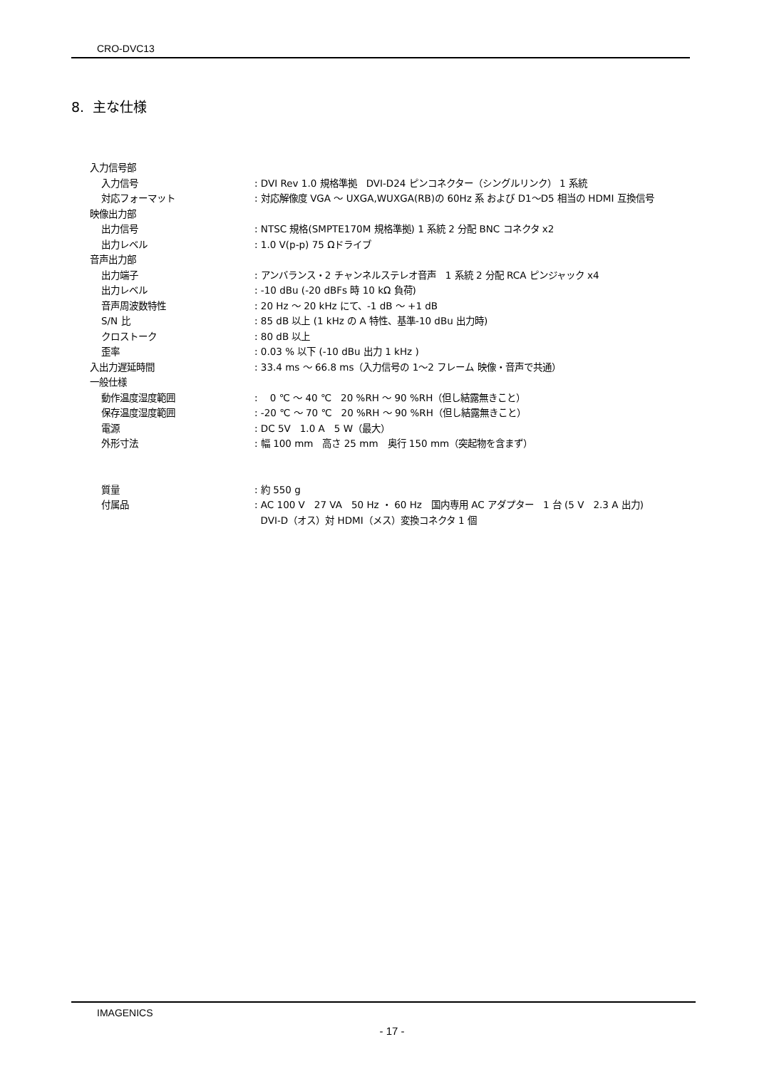CRO-DVC13
8. 主な仕様
| 入力信号部 | |
| 入力信号 | : DVI Rev 1.0 規格準拠 DVI-D24 ピンコネクター（シングルリンク） 1 系統 |
| 対応フォーマット | : 対応解像度 VGA ～ UXGA,WUXGA(RB)の 60Hz 系 および D1～D5 相当の HDMI 互換信号 |
| 映像出力部 | |
| 出力信号 | : NTSC 規格(SMPTE170M 規格準拠) 1 系統 2 分配 BNC コネクタ x2 |
| 出力レベル | : 1.0 V(p-p) 75 Ωドライブ |
| 音声出力部 | |
| 出力端子 | : アンバランス・2 チャンネルステレオ音声 1 系統 2 分配 RCA ピンジャック x4 |
| 出力レベル | : -10 dBu (-20 dBFs 時 10 kΩ 負荷) |
| 音声周波数特性 | : 20 Hz ～ 20 kHz にて、-1 dB ～ +1 dB |
| S/N 比 | : 85 dB 以上 (1 kHz の A 特性、基準-10 dBu 出力時) |
| クロストーク | : 80 dB 以上 |
| 歪率 | : 0.03 % 以下 (-10 dBu 出力 1 kHz ) |
| 入出力遅延時間 | : 33.4 ms ～ 66.8 ms（入力信号の 1～2 フレーム 映像・音声で共通） |
| 一般仕様 | |
| 動作温度湿度範囲 | : 0 ℃ ～ 40 ℃ 20 %RH ～ 90 %RH（但し結露無きこと） |
| 保存温度湿度範囲 | : -20 ℃ ～ 70 ℃ 20 %RH ～ 90 %RH（但し結露無きこと） |
| 電源 | : DC 5V 1.0 A 5 W（最大） |
| 外形寸法 | : 幅 100 mm 高さ 25 mm 奥行 150 mm（突起物を含まず） |
| 質量 | : 約 550 g |
| 付属品 | : AC 100 V 27 VA 50 Hz ・ 60 Hz 国内専用 AC アダプター 1 台 (5 V 2.3 A 出力) DVI-D（オス）対 HDMI（メス）変換コネクタ 1 個 |
IMAGENICS
- 17 -